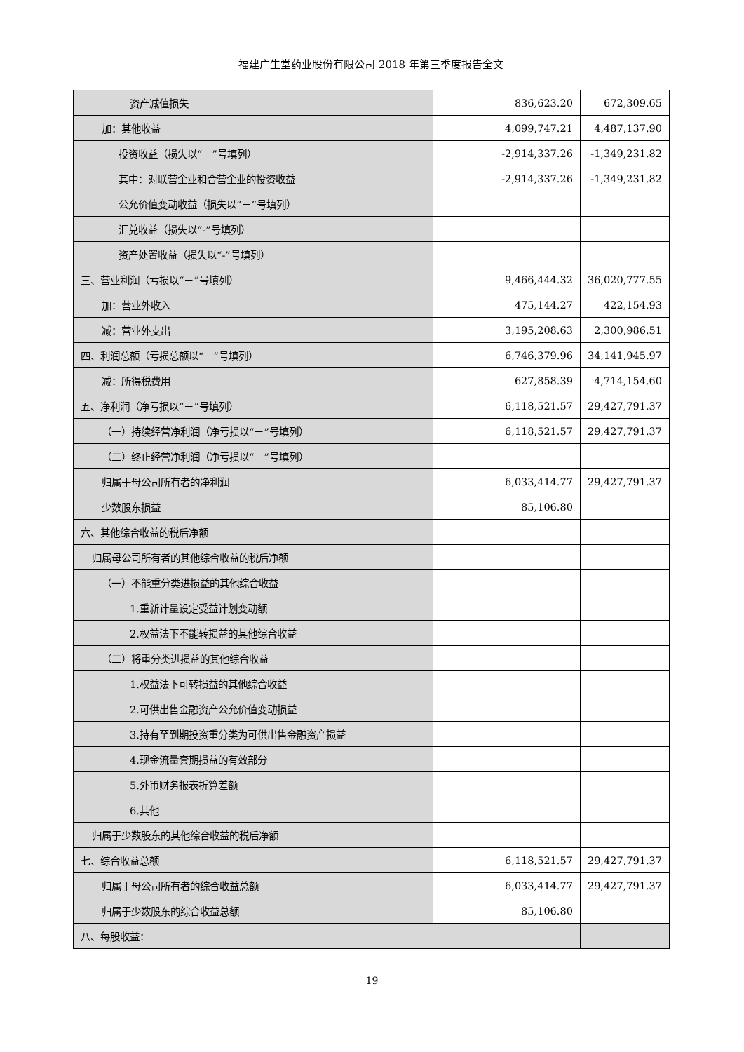福建广生堂药业股份有限公司 2018 年第三季度报告全文
| 资产减值损失 | 836,623.20 | 672,309.65 |
| 加：其他收益 | 4,099,747.21 | 4,487,137.90 |
| 投资收益（损失以“－”号填列） | -2,914,337.26 | -1,349,231.82 |
| 其中：对联营企业和合营企业的投资收益 | -2,914,337.26 | -1,349,231.82 |
| 公允价值变动收益（损失以“－”号填列） | | |
| 汇兑收益（损失以“-”号填列） | | |
| 资产处置收益（损失以“-”号填列） | | |
| 三、营业利润（亏损以“－”号填列） | 9,466,444.32 | 36,020,777.55 |
| 加：营业外收入 | 475,144.27 | 422,154.93 |
| 减：营业外支出 | 3,195,208.63 | 2,300,986.51 |
| 四、利润总额（亏损总额以“－”号填列） | 6,746,379.96 | 34,141,945.97 |
| 减：所得税费用 | 627,858.39 | 4,714,154.60 |
| 五、净利润（净亏损以“－”号填列） | 6,118,521.57 | 29,427,791.37 |
| （一）持续经营净利润（净亏损以“－”号填列） | 6,118,521.57 | 29,427,791.37 |
| （二）终止经营净利润（净亏损以“－”号填列） | | |
| 归属于母公司所有者的净利润 | 6,033,414.77 | 29,427,791.37 |
| 少数股东损益 | 85,106.80 | |
| 六、其他综合收益的税后净额 | | |
| 归属母公司所有者的其他综合收益的税后净额 | | |
| （一）不能重分类进损益的其他综合收益 | | |
| 1.重新计量设定受益计划变动额 | | |
| 2.权益法下不能转损益的其他综合收益 | | |
| （二）将重分类进损益的其他综合收益 | | |
| 1.权益法下可转损益的其他综合收益 | | |
| 2.可供出售金融资产公允价值变动损益 | | |
| 3.持有至到期投资重分类为可供出售金融资产损益 | | |
| 4.现金流量套期损益的有效部分 | | |
| 5.外币财务报表折算差额 | | |
| 6.其他 | | |
| 归属于少数股东的其他综合收益的税后净额 | | |
| 七、综合收益总额 | 6,118,521.57 | 29,427,791.37 |
| 归属于母公司所有者的综合收益总额 | 6,033,414.77 | 29,427,791.37 |
| 归属于少数股东的综合收益总额 | 85,106.80 | |
| 八、每股收益： | | |
19